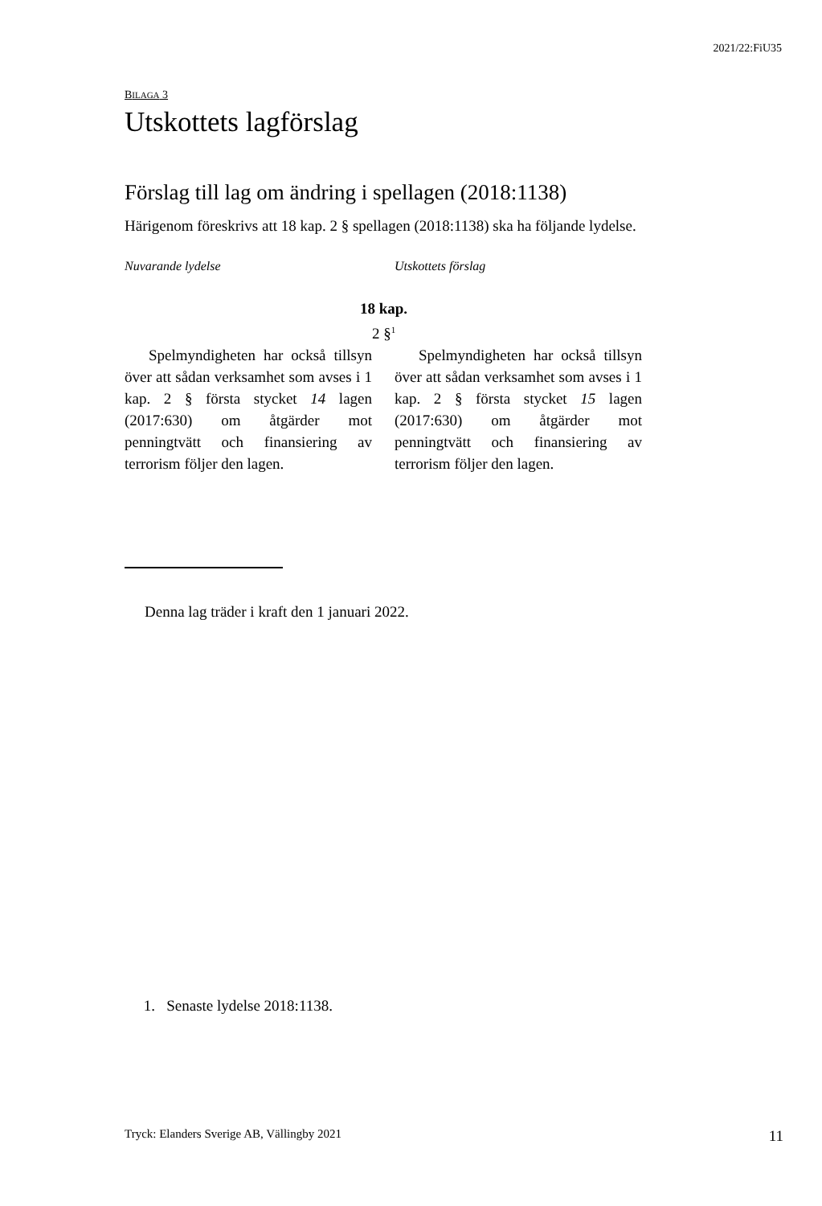2021/22:FiU35
BILAGA 3
Utskottets lagförslag
Förslag till lag om ändring i spellagen (2018:1138)
Härigenom föreskrivs att 18 kap. 2 § spellagen (2018:1138) ska ha följande lydelse.
Nuvarande lydelse Utskottets förslag
18 kap.
2 §<sup>1</sup>
Spelmyndigheten har också tillsyn över att sådan verksamhet som avses i 1 kap. 2 § första stycket 14 lagen (2017:630) om åtgärder mot penningtvätt och finansiering av terrorism följer den lagen.
Spelmyndigheten har också tillsyn över att sådan verksamhet som avses i 1 kap. 2 § första stycket 15 lagen (2017:630) om åtgärder mot penningtvätt och finansiering av terrorism följer den lagen.
Denna lag träder i kraft den 1 januari 2022.
1. Senaste lydelse 2018:1138.
Tryck: Elanders Sverige AB, Vällingby 2021 11